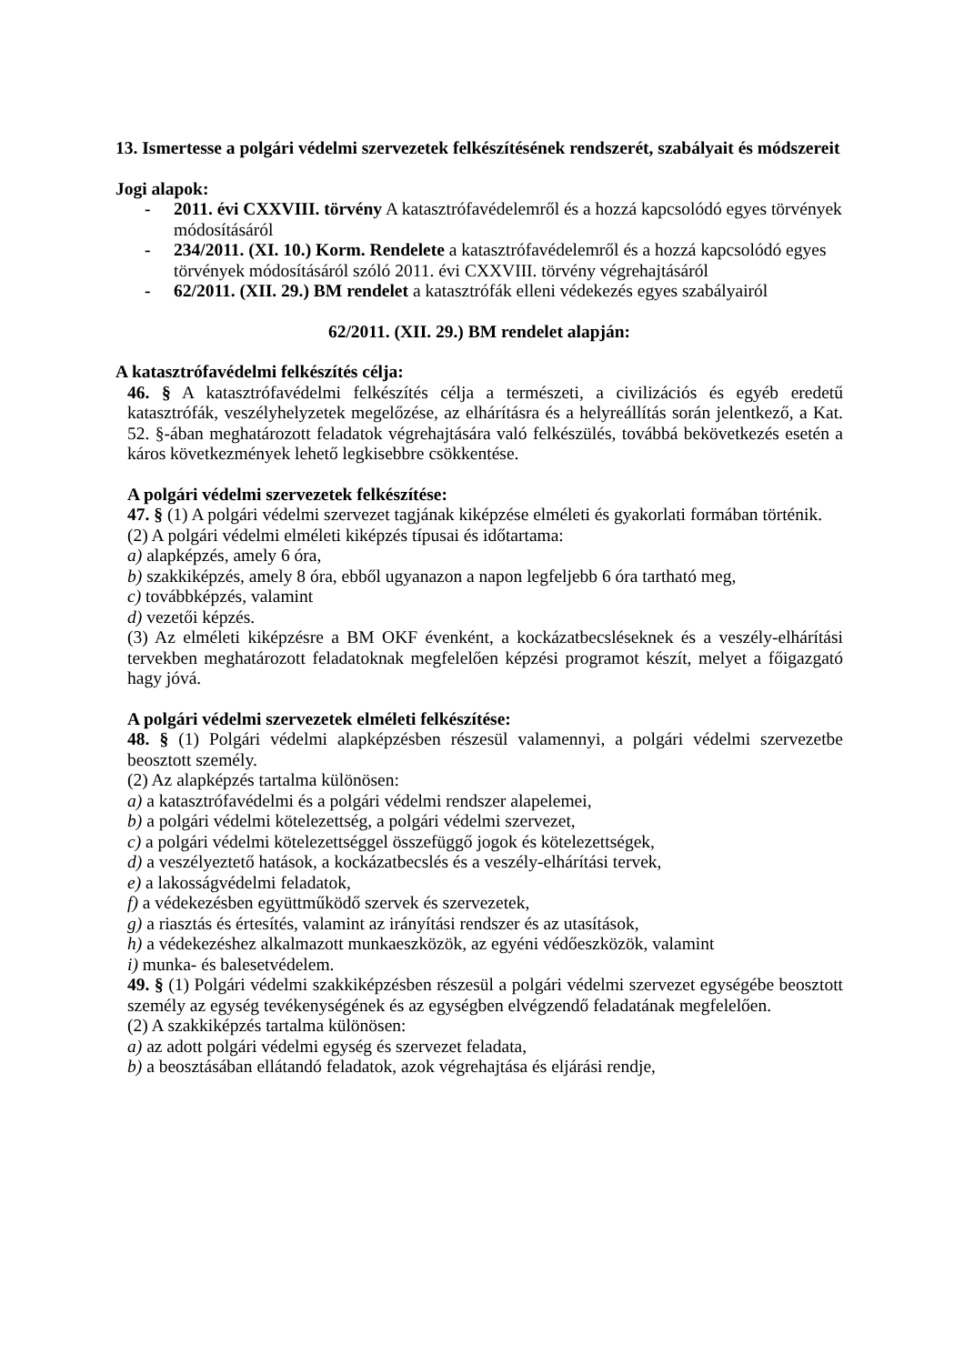13. Ismertesse a polgári védelmi szervezetek felkészítésének rendszerét, szabályait és módszereit
Jogi alapok:
- 2011. évi CXXVIII. törvény A katasztrófavédelemről és a hozzá kapcsolódó egyes törvények módosításáról
- 234/2011. (XI. 10.) Korm. Rendelete a katasztrófavédelemről és a hozzá kapcsolódó egyes törvények módosításáról szóló 2011. évi CXXVIII. törvény végrehajtásáról
- 62/2011. (XII. 29.) BM rendelet a katasztrófák elleni védekezés egyes szabályairól
62/2011. (XII. 29.) BM rendelet alapján:
A katasztrófavédelmi felkészítés célja:
46. § A katasztrófavédelmi felkészítés célja a természeti, a civilizációs és egyéb eredetű katasztrófák, veszélyhelyzetek megelőzése, az elhárításra és a helyreállítás során jelentkező, a Kat. 52. §-ában meghatározott feladatok végrehajtására való felkészülés, továbbá bekövetkezés esetén a káros következmények lehető legkisebbre csökkentése.
A polgári védelmi szervezetek felkészítése:
47. § (1) A polgári védelmi szervezet tagjának kiképzése elméleti és gyakorlati formában történik.
(2) A polgári védelmi elméleti kiképzés típusai és időtartama:
a) alapképzés, amely 6 óra,
b) szakkiképzés, amely 8 óra, ebből ugyanazon a napon legfeljebb 6 óra tartható meg,
c) továbbképzés, valamint
d) vezetői képzés.
(3) Az elméleti kiképzésre a BM OKF évenként, a kockázatbecsléseknek és a veszély-elhárítási tervekben meghatározott feladatoknak megfelelően képzési programot készít, melyet a főigazgató hagy jóvá.
A polgári védelmi szervezetek elméleti felkészítése:
48. § (1) Polgári védelmi alapképzésben részesül valamennyi, a polgári védelmi szervezetbe beosztott személy.
(2) Az alapképzés tartalma különösen:
a) a katasztrófavédelmi és a polgári védelmi rendszer alapelemei,
b) a polgári védelmi kötelezettség, a polgári védelmi szervezet,
c) a polgári védelmi kötelezettséggel összefüggő jogok és kötelezettségek,
d) a veszélyeztető hatások, a kockázatbecslés és a veszély-elhárítási tervek,
e) a lakosságvédelmi feladatok,
f) a védekezésben együttműködő szervek és szervezetek,
g) a riasztás és értesítés, valamint az irányítási rendszer és az utasítások,
h) a védekezéshez alkalmazott munkaeszközök, az egyéni védőeszközök, valamint
i) munka- és balesetvédelem.
49. § (1) Polgári védelmi szakkiképzésben részesül a polgári védelmi szervezet egységébe beosztott személy az egység tevékenységének és az egységben elvégzendő feladatának megfelelően.
(2) A szakkiképzés tartalma különösen:
a) az adott polgári védelmi egység és szervezet feladata,
b) a beosztásában ellátandó feladatok, azok végrehajtása és eljárási rendje,